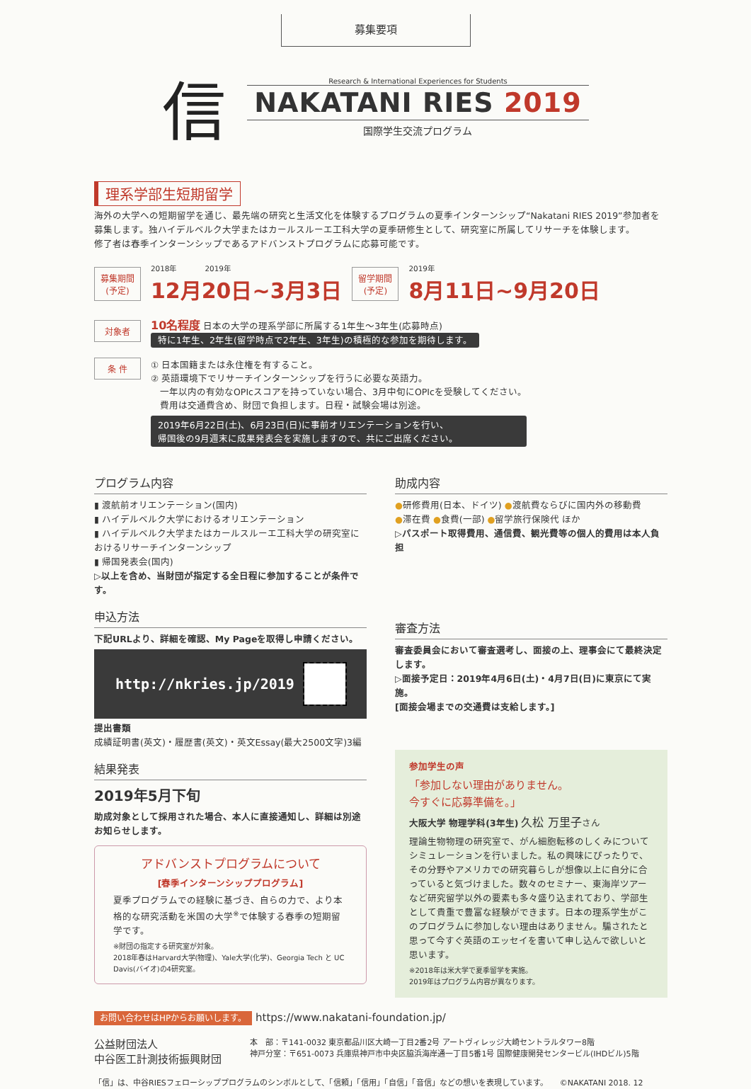募集要項
信
Research & International Experiences for Students
NAKATANI RIES 2019
国際学生交流プログラム
理系学部生短期留学
海外の大学への短期留学を通じ、最先端の研究と生活文化を体験するプログラムの夏季インターンシップ“Nakatani RIES 2019”参加者を募集します。独ハイデルベルク大学またはカールスルーエ工科大学の夏季研修生として、研究室に所属してリサーチを体験します。
修了者は春季インターンシップであるアドバンストプログラムに応募可能です。
募集期間
(予定)
2018年　　　　2019年
12月20日~3月3日
留学期間
(予定)
2019年
8月11日~9月20日
対象者
10名程度 日本の大学の理系学部に所属する1年生～3年生(応募時点)
特に1年生、2年生(留学時点で2年生、3年生)の積極的な参加を期待します。
条 件
① 日本国籍または永住権を有すること。
② 英語環境下でリサーチインターンシップを行うに必要な英語力。
　一年以内の有効なOPIcスコアを持っていない場合、3月中旬にOPIcを受験してください。
　費用は交通費含め、財団で負担します。日程・試験会場は別途。
2019年6月22日(土)、6月23日(日)に事前オリエンテーションを行い、
帰国後の9月週末に成果発表会を実施しますので、共にご出席ください。
プログラム内容
▮ 渡航前オリエンテーション(国内)
▮ ハイデルベルク大学におけるオリエンテーション
▮ ハイデルベルク大学またはカールスルーエ工科大学の研究室におけるリサーチインターンシップ
▮ 帰国発表会(国内)
▷以上を含め、当財団が指定する全日程に参加することが条件です。
申込方法
下記URLより、詳細を確認、My Pageを取得し申請ください。
http://nkries.jp/2019
提出書類
成績証明書(英文)・履歴書(英文)・英文Essay(最大2500文字)3編
結果発表
2019年5月下旬
助成対象として採用された場合、本人に直接通知し、詳細は別途お知らせします。
アドバンストプログラムについて
[春季インターンシッププログラム]
夏季プログラムでの経験に基づき、自らの力で、より本格的な研究活動を米国の大学<sup>※</sup>で体験する春季の短期留学です。
※財団の指定する研究室が対象。
2018年春はHarvard大学(物理)、Yale大学(化学)、Georgia Tech と UC Davis(バイオ)の4研究室。
助成内容
●研修費用(日本、ドイツ) ●渡航費ならびに国内外の移動費
●滞在費 ●食費(一部) ●留学旅行保険代 ほか
▷パスポート取得費用、通信費、観光費等の個人的費用は本人負担
審査方法
審査委員会において審査選考し、面接の上、理事会にて最終決定します。
▷面接予定日：2019年4月6日(土)・4月7日(日)に東京にて実施。
[面接会場までの交通費は支給します。]
参加学生の声
「参加しない理由がありません。
今すぐに応募準備を。」
大阪大学 物理学科(3年生) 久松 万里子さん
理論生物物理の研究室で、がん細胞転移のしくみについてシミュレーションを行いました。私の興味にぴったりで、その分野やアメリカでの研究暮らしが想像以上に自分に合っていると気づけました。数々のセミナー、東海岸ツアーなど研究留学以外の要素も多々盛り込まれており、学部生として貴重で豊富な経験ができます。日本の理系学生がこのプログラムに参加しない理由はありません。騙されたと思って今すぐ英語のエッセイを書いて申し込んで欲しいと思います。
※2018年は米大学で夏季留学を実施。
2019年はプログラム内容が異なります。
お問い合わせはHPからお願いします。 https://www.nakatani-foundation.jp/
公益財団法人
中谷医工計測技術振興財団
本　部：〒141-0032 東京都品川区大崎一丁目2番2号 アートヴィレッジ大崎セントラルタワー8階
神戸分室：〒651-0073 兵庫県神戸市中央区脇浜海岸通一丁目5番1号 国際健康開発センタービル(IHDビル)5階
「信」は、中谷RIESフェローシッププログラムのシンボルとして、「信頼」「信用」「自信」「音信」などの想いを表現しています。　　©NAKATANI 2018. 12